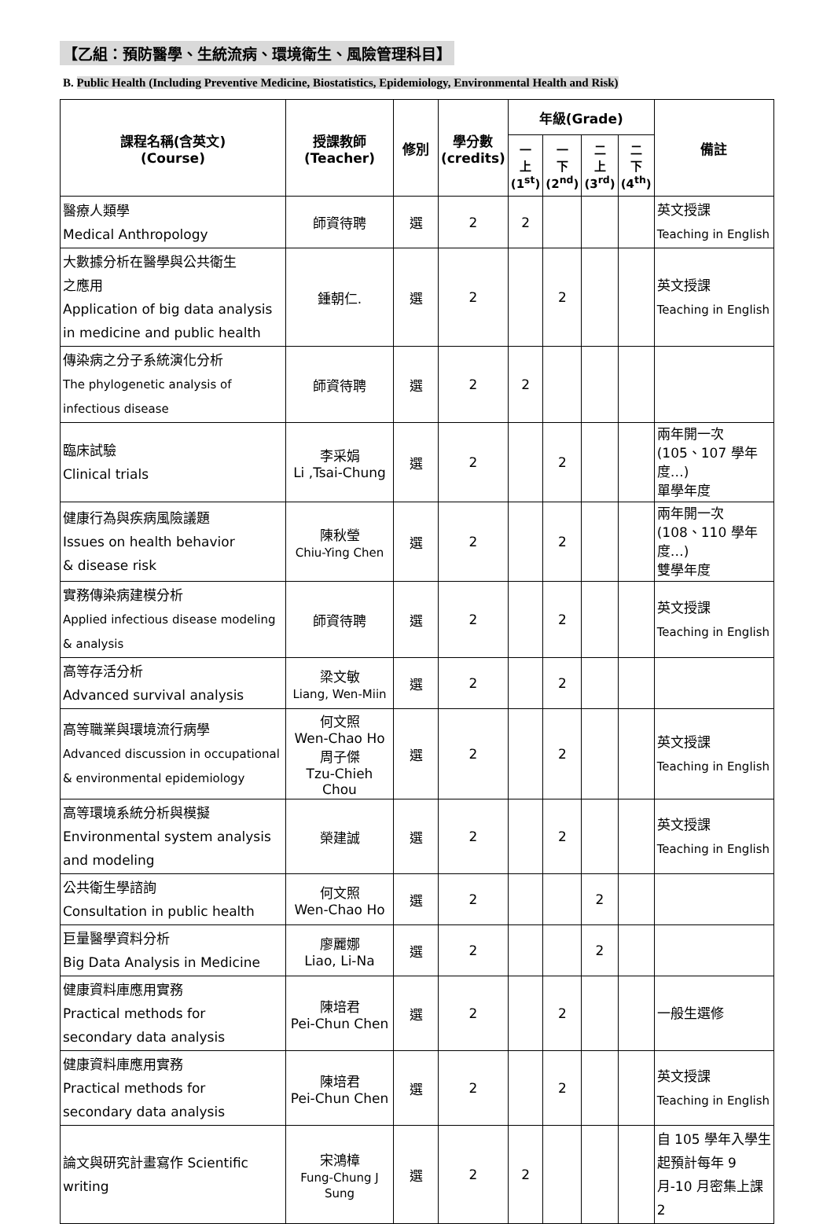【乙組：預防醫學、生統流病、環境衛生、風險管理科目】
B. Public Health (Including Preventive Medicine, Biostatistics, Epidemiology, Environmental Health and Risk)
| 課程名稱(含英文) (Course) | 授課教師 (Teacher) | 修別 | 學分數 (credits) | 年級(Grade) | | | | 備註 |
| --- | --- | --- | --- | --- | --- | --- | --- | --- |
| | | | | 一 上 (1<sup>st</sup>) | 一 下 (2<sup>nd</sup>) | 二 上 (3<sup>rd</sup>) | 二 下 (4<sup>th</sup>) | |
| 醫療人類學 Medical Anthropology | 師資待聘 | 選 | 2 | 2 | | | | 英文授課 Teaching in English |
| 大數據分析在醫學與公共衛生 之應用 Application of big data analysis in medicine and public health | 鍾朝仁. | 選 | 2 | | 2 | | | 英文授課 Teaching in English |
| 傳染病之分子系統演化分析 The phylogenetic analysis of infectious disease | 師資待聘 | 選 | 2 | 2 | | | | |
| 臨床試驗 Clinical trials | 李采娟 Li ,Tsai-Chung | 選 | 2 | | 2 | | | 兩年開一次 (105、107 學年度…) 單學年度 |
| 健康行為與疾病風險議題 Issues on health behavior & disease risk | 陳秋瑩 Chiu-Ying Chen | 選 | 2 | | 2 | | | 兩年開一次 (108、110 學年度…) 雙學年度 |
| 實務傳染病建模分析 Applied infectious disease modeling & analysis | 師資待聘 | 選 | 2 | | 2 | | | 英文授課 Teaching in English |
| 高等存活分析 Advanced survival analysis | 梁文敏 Liang, Wen-Miin | 選 | 2 | | 2 | | | |
| 高等職業與環境流行病學 Advanced discussion in occupational & environmental epidemiology | 何文照 Wen-Chao Ho 周子傑 Tzu-Chieh Chou | 選 | 2 | | 2 | | | 英文授課 Teaching in English |
| 高等環境系統分析與模擬 Environmental system analysis and modeling | 榮建誠 | 選 | 2 | | 2 | | | 英文授課 Teaching in English |
| 公共衛生學諮詢 Consultation in public health | 何文照 Wen-Chao Ho | 選 | 2 | | | 2 | | |
| 巨量醫學資料分析 Big Data Analysis in Medicine | 廖麗娜 Liao, Li-Na | 選 | 2 | | | 2 | | |
| 健康資料庫應用實務 Practical methods for secondary data analysis | 陳培君 Pei-Chun Chen | 選 | 2 | | 2 | | | 一般生選修 |
| 健康資料庫應用實務 Practical methods for secondary data analysis | 陳培君 Pei-Chun Chen | 選 | 2 | | 2 | | | 英文授課 Teaching in English |
| 論文與研究計畫寫作 Scientific writing | 宋鴻樟 Fung-Chung J Sung | 選 | 2 | 2 | | | | 自 105 學年入學生起預計每年 9 月-10 月密集上課 2 |